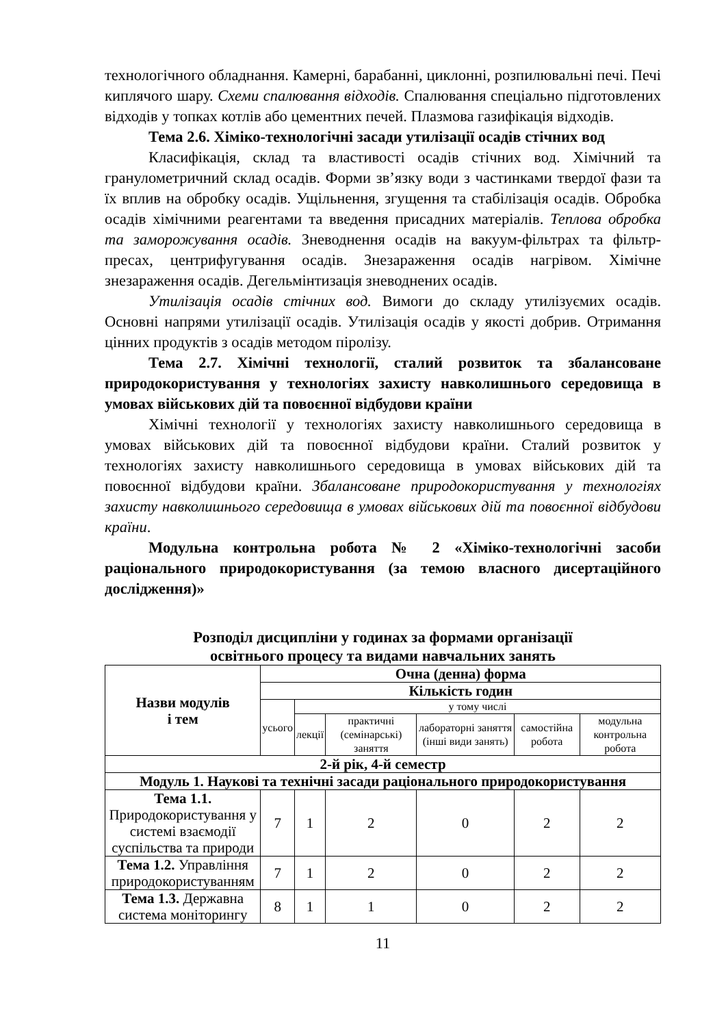технологічного обладнання. Камерні, барабанні, циклонні, розпилювальні печі. Печі киплячого шару. Схеми спалювання відходів. Спалювання спеціально підготовлених відходів у топках котлів або цементних печей. Плазмова газифікація відходів.
Тема 2.6. Хіміко-технологічні засади утилізації осадів стічних вод
Класифікація, склад та властивості осадів стічних вод. Хімічний та гранулометричний склад осадів. Форми зв’язку води з частинками твердої фази та їх вплив на обробку осадів. Ущільнення, згущення та стабілізація осадів. Обробка осадів хімічними реагентами та введення присадних матеріалів. Теплова обробка та заморожування осадів. Зневоднення осадів на вакуум-фільтрах та фільтр-пресах, центрифугування осадів. Знезараження осадів нагрівом. Хімічне знезараження осадів. Дегельмінтизація зневоднених осадів.
Утилізація осадів стічних вод. Вимоги до складу утилізуємих осадів. Основні напрями утилізації осадів. Утилізація осадів у якості добрив. Отримання цінних продуктів з осадів методом піролізу.
Тема 2.7. Хімічні технології, сталий розвиток та збалансоване природокористування у технологіях захисту навколишнього середовища в умовах військових дій та повоєнної відбудови країни
Хімічні технології у технологіях захисту навколишнього середовища в умовах військових дій та повоєнної відбудови країни. Сталий розвиток у технологіях захисту навколишнього середовища в умовах військових дій та повоєнної відбудови країни. Збалансоване природокористування у технологіях захисту навколишнього середовища в умовах військових дій та повоєнної відбудови країни.
Модульна контрольна робота № 2 «Хіміко-технологічні засоби раціонального природокористування (за темою власного дисертаційного дослідження)»
Розподіл дисципліни у годинах за формами організації
освітнього процесу та видами навчальних занять
| Назви модулів і тем | Очна (денна) форма | | | | | |
| | Кількість годин | | | | | |
| | усього | у тому числі | | | | |
| | | лекції | практичні (семінарські) заняття | лабораторні заняття (інші види занять) | самостійна робота | модульна контрольна робота |
| 2-й рік, 4-й семестр | | | | | | |
| Модуль 1. Наукові та технічні засади раціонального природокористування | | | | | | |
| Тема 1.1. Природокористування у системі взаємодії суспільства та природи | 7 | 1 | 2 | 0 | 2 | 2 |
| Тема 1.2. Управління природокористуванням | 7 | 1 | 2 | 0 | 2 | 2 |
| Тема 1.3. Державна система моніторингу | 8 | 1 | 1 | 0 | 2 | 2 |
11